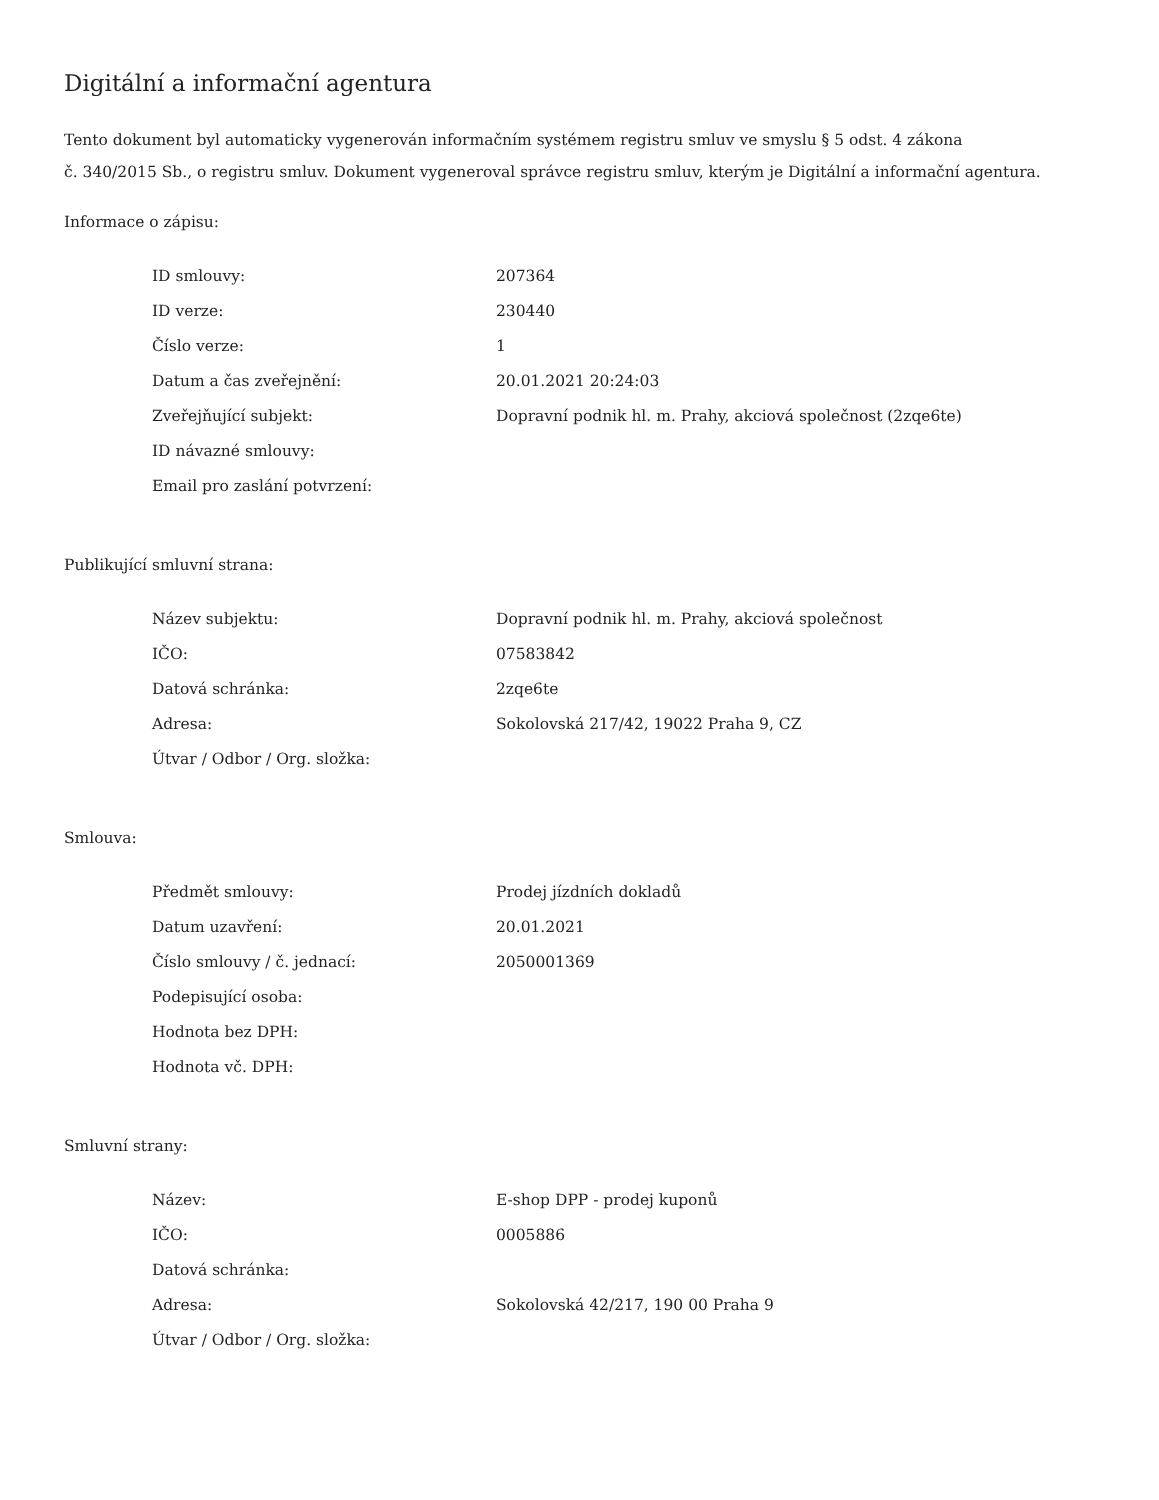Digitální a informační agentura
Tento dokument byl automaticky vygenerován informačním systémem registru smluv ve smyslu § 5 odst. 4 zákona
č. 340/2015 Sb., o registru smluv. Dokument vygeneroval správce registru smluv, kterým je Digitální a informační agentura.
Informace o zápisu:
| ID smlouvy: | 207364 |
| ID verze: | 230440 |
| Číslo verze: | 1 |
| Datum a čas zveřejnění: | 20.01.2021 20:24:03 |
| Zveřejňující subjekt: | Dopravní podnik hl. m. Prahy, akciová společnost (2zqe6te) |
| ID návazné smlouvy: | |
| Email pro zaslání potvrzení: | |
Publikující smluvní strana:
| Název subjektu: | Dopravní podnik hl. m. Prahy, akciová společnost |
| IČO: | 07583842 |
| Datová schránka: | 2zqe6te |
| Adresa: | Sokolovská 217/42, 19022 Praha 9, CZ |
| Útvar / Odbor / Org. složka: | |
Smlouva:
| Předmět smlouvy: | Prodej jízdních dokladů |
| Datum uzavření: | 20.01.2021 |
| Číslo smlouvy / č. jednací: | 2050001369 |
| Podepisující osoba: | |
| Hodnota bez DPH: | |
| Hodnota vč. DPH: | |
Smluvní strany:
| Název: | E-shop DPP - prodej kuponů |
| IČO: | 0005886 |
| Datová schránka: | |
| Adresa: | Sokolovská 42/217, 190 00 Praha 9 |
| Útvar / Odbor / Org. složka: | |